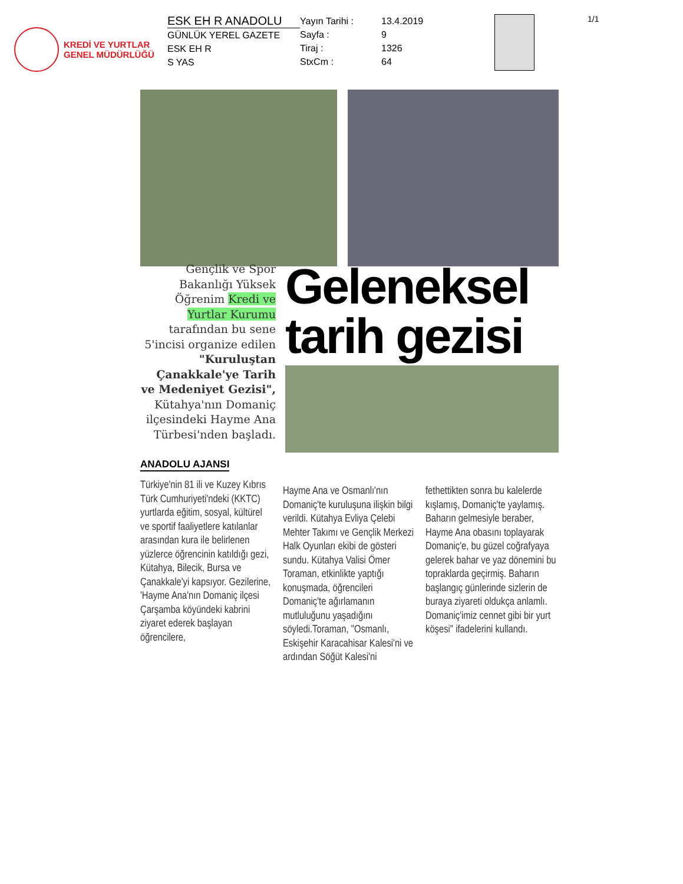KREDİ VE YURTLAR
GENEL MÜDÜRLÜĞÜ
ESK EH R ANADOLU
GÜNLÜK YEREL GAZETE
ESK EH R
S YAS
Yayın Tarihi : 13.4.2019
Sayfa : 9
Tiraj : 1326
StxCm : 64
1/1
Gençlik ve Spor Bakanlığı Yüksek Öğrenim Kredi ve Yurtlar Kurumu tarafından bu sene 5'incisi organize edilen "Kuruluştan Çanakkale'ye Tarih ve Medeniyet Gezisi", Kütahya'nın Domaniç ilçesindeki Hayme Ana Türbesi'nden başladı.
ANADOLU AJANSI
Geleneksel tarih gezisi
Türkiye'nin 81 ili ve Kuzey Kıbrıs Türk Cumhuriyeti'ndeki (KKTC) yurtlarda eğitim, sosyal, kültürel ve sportif faaliyetlere katılanlar arasından kura ile belirlenen yüzlerce öğrencinin katıldığı gezi, Kütahya, Bilecik, Bursa ve Çanakkale'yi kapsıyor. Gezilerine, 'Hayme Ana'nın Domaniç ilçesi Çarşamba köyündeki kabrini ziyaret ederek başlayan öğrencilere,
Hayme Ana ve Osmanlı'nın Domaniç'te kuruluşuna ilişkin bilgi verildi. Kütahya Evliya Çelebi Mehter Takımı ve Gençlik Merkezi Halk Oyunları ekibi de gösteri sundu. Kütahya Valisi Ömer Toraman, etkinlikte yaptığı konuşmada, öğrencileri Domaniç'te ağırlamanın mutluluğunu yaşadığını söyledi.Toraman, "Osmanlı, Eskişehir Karacahisar Kalesi'ni ve ardından Söğüt Kalesi'ni
fethettikten sonra bu kalelerde kışlamış, Domaniç'te yaylamış. Baharın gelmesiyle beraber, Hayme Ana obasını toplayarak Domaniç'e, bu güzel coğrafyaya gelerek bahar ve yaz dönemini bu topraklarda geçirmiş. Baharın başlangıç günlerinde sizlerin de buraya ziyareti oldukça anlamlı. Domaniç'imiz cennet gibi bir yurt köşesi" ifadelerini kullandı.